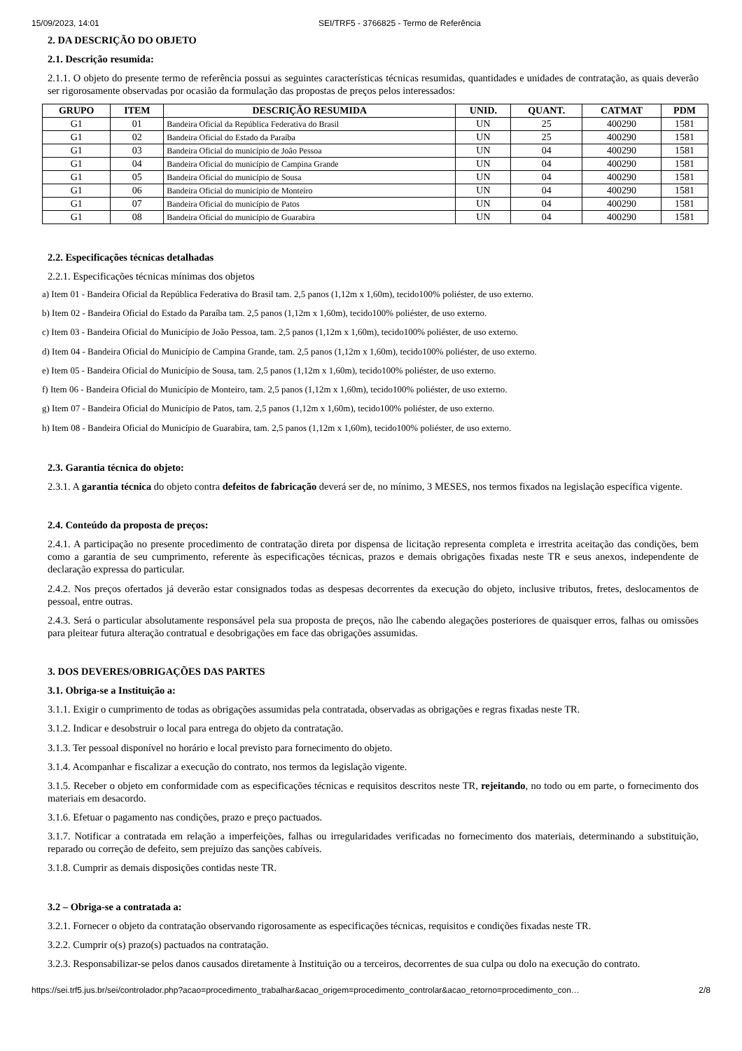15/09/2023, 14:01 SEI/TRF5 - 3766825 - Termo de Referência
2. DA DESCRIÇÃO DO OBJETO
2.1. Descrição resumida:
2.1.1. O objeto do presente termo de referência possui as seguintes características técnicas resumidas, quantidades e unidades de contratação, as quais deverão ser rigorosamente observadas por ocasião da formulação das propostas de preços pelos interessados:
| GRUPO | ITEM | DESCRIÇÃO RESUMIDA | UNID. | QUANT. | CATMAT | PDM |
| --- | --- | --- | --- | --- | --- | --- |
| G1 | 01 | Bandeira Oficial da República Federativa do Brasil | UN | 25 | 400290 | 1581 |
| G1 | 02 | Bandeira Oficial do Estado da Paraíba | UN | 25 | 400290 | 1581 |
| G1 | 03 | Bandeira Oficial do município de João Pessoa | UN | 04 | 400290 | 1581 |
| G1 | 04 | Bandeira Oficial do município de Campina Grande | UN | 04 | 400290 | 1581 |
| G1 | 05 | Bandeira Oficial do município de Sousa | UN | 04 | 400290 | 1581 |
| G1 | 06 | Bandeira Oficial do município de Monteiro | UN | 04 | 400290 | 1581 |
| G1 | 07 | Bandeira Oficial do município de Patos | UN | 04 | 400290 | 1581 |
| G1 | 08 | Bandeira Oficial do município de Guarabira | UN | 04 | 400290 | 1581 |
2.2. Especificações técnicas detalhadas
2.2.1. Especificações técnicas mínimas dos objetos
a) Item 01 - Bandeira Oficial da República Federativa do Brasil tam. 2,5 panos (1,12m x 1,60m), tecido100% poliéster, de uso externo.
b) Item 02 - Bandeira Oficial do Estado da Paraíba tam. 2,5 panos (1,12m x 1,60m), tecido100% poliéster, de uso externo.
c) Item 03 - Bandeira Oficial do Município de João Pessoa, tam. 2,5 panos (1,12m x 1,60m), tecido100% poliéster, de uso externo.
d) Item 04 - Bandeira Oficial do Município de Campina Grande, tam. 2,5 panos (1,12m x 1,60m), tecido100% poliéster, de uso externo.
e) Item 05 - Bandeira Oficial do Município de Sousa, tam. 2,5 panos (1,12m x 1,60m), tecido100% poliéster, de uso externo.
f) Item 06 - Bandeira Oficial do Município de Monteiro, tam. 2,5 panos (1,12m x 1,60m), tecido100% poliéster, de uso externo.
g) Item 07 - Bandeira Oficial do Município de Patos, tam. 2,5 panos (1,12m x 1,60m), tecido100% poliéster, de uso externo.
h) Item 08 - Bandeira Oficial do Município de Guarabira, tam. 2,5 panos (1,12m x 1,60m), tecido100% poliéster, de uso externo.
2.3. Garantia técnica do objeto:
2.3.1. A garantia técnica do objeto contra defeitos de fabricação deverá ser de, no mínimo, 3 MESES, nos termos fixados na legislação específica vigente.
2.4. Conteúdo da proposta de preços:
2.4.1. A participação no presente procedimento de contratação direta por dispensa de licitação representa completa e irrestrita aceitação das condições, bem como a garantia de seu cumprimento, referente às especificações técnicas, prazos e demais obrigações fixadas neste TR e seus anexos, independente de declaração expressa do particular.
2.4.2. Nos preços ofertados já deverão estar consignados todas as despesas decorrentes da execução do objeto, inclusive tributos, fretes, deslocamentos de pessoal, entre outras.
2.4.3. Será o particular absolutamente responsável pela sua proposta de preços, não lhe cabendo alegações posteriores de quaisquer erros, falhas ou omissões para pleitear futura alteração contratual e desobrigações em face das obrigações assumidas.
3. DOS DEVERES/OBRIGAÇÕES DAS PARTES
3.1. Obriga-se a Instituição a:
3.1.1. Exigir o cumprimento de todas as obrigações assumidas pela contratada, observadas as obrigações e regras fixadas neste TR.
3.1.2. Indicar e desobstruir o local para entrega do objeto da contratação.
3.1.3. Ter pessoal disponível no horário e local previsto para fornecimento do objeto.
3.1.4. Acompanhar e fiscalizar a execução do contrato, nos termos da legislação vigente.
3.1.5. Receber o objeto em conformidade com as especificações técnicas e requisitos descritos neste TR, rejeitando, no todo ou em parte, o fornecimento dos materiais em desacordo.
3.1.6. Efetuar o pagamento nas condições, prazo e preço pactuados.
3.1.7. Notificar a contratada em relação a imperfeições, falhas ou irregularidades verificadas no fornecimento dos materiais, determinando a substituição, reparado ou correção de defeito, sem prejuízo das sanções cabíveis.
3.1.8. Cumprir as demais disposições contidas neste TR.
3.2 – Obriga-se a contratada a:
3.2.1. Fornecer o objeto da contratação observando rigorosamente as especificações técnicas, requisitos e condições fixadas neste TR.
3.2.2. Cumprir o(s) prazo(s) pactuados na contratação.
3.2.3. Responsabilizar-se pelos danos causados diretamente à Instituição ou a terceiros, decorrentes de sua culpa ou dolo na execução do contrato.
https://sei.trf5.jus.br/sei/controlador.php?acao=procedimento_trabalhar&acao_origem=procedimento_controlar&acao_retorno=procedimento_con… 2/8